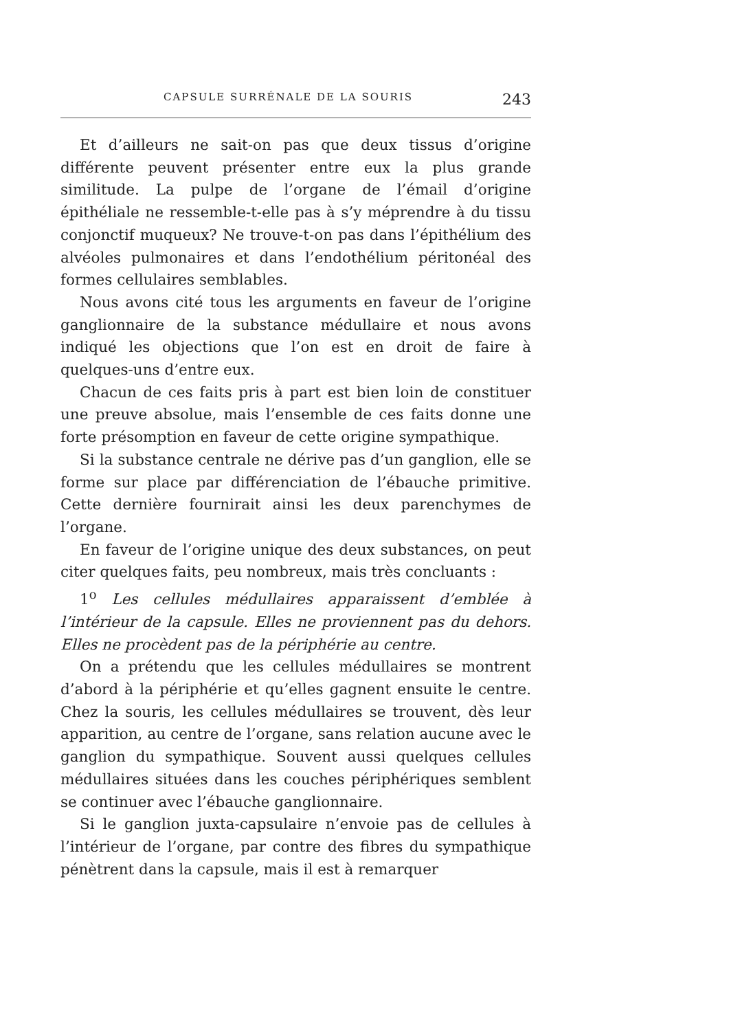CAPSULE SURRÉNALE DE LA SOURIS 243
Et d’ailleurs ne sait-on pas que deux tissus d’origine différente peuvent présenter entre eux la plus grande similitude. La pulpe de l’organe de l’émail d’origine épithéliale ne ressemble-t-elle pas à s’y méprendre à du tissu conjonctif muqueux? Ne trouve-t-on pas dans l’épithélium des alvéoles pulmonaires et dans l’endothélium péritonéal des formes cellulaires semblables.
Nous avons cité tous les arguments en faveur de l’origine ganglionnaire de la substance médullaire et nous avons indiqué les objections que l’on est en droit de faire à quelques-uns d’entre eux.
Chacun de ces faits pris à part est bien loin de constituer une preuve absolue, mais l’ensemble de ces faits donne une forte présomption en faveur de cette origine sympathique.
Si la substance centrale ne dérive pas d’un ganglion, elle se forme sur place par différenciation de l’ébauche primitive. Cette dernière fournirait ainsi les deux parenchymes de l’organe.
En faveur de l’origine unique des deux substances, on peut citer quelques faits, peu nombreux, mais très concluants :
1<sup>o</sup> Les cellules médullaires apparaissent d’emblée à l’intérieur de la capsule. Elles ne proviennent pas du dehors. Elles ne procèdent pas de la périphérie au centre.
On a prétendu que les cellules médullaires se montrent d’abord à la périphérie et qu’elles gagnent ensuite le centre. Chez la souris, les cellules médullaires se trouvent, dès leur apparition, au centre de l’organe, sans relation aucune avec le ganglion du sympathique. Souvent aussi quelques cellules médullaires situées dans les couches périphériques semblent se continuer avec l’ébauche ganglionnaire.
Si le ganglion juxta-capsulaire n’envoie pas de cellules à l’intérieur de l’organe, par contre des fibres du sympathique pénètrent dans la capsule, mais il est à remarquer